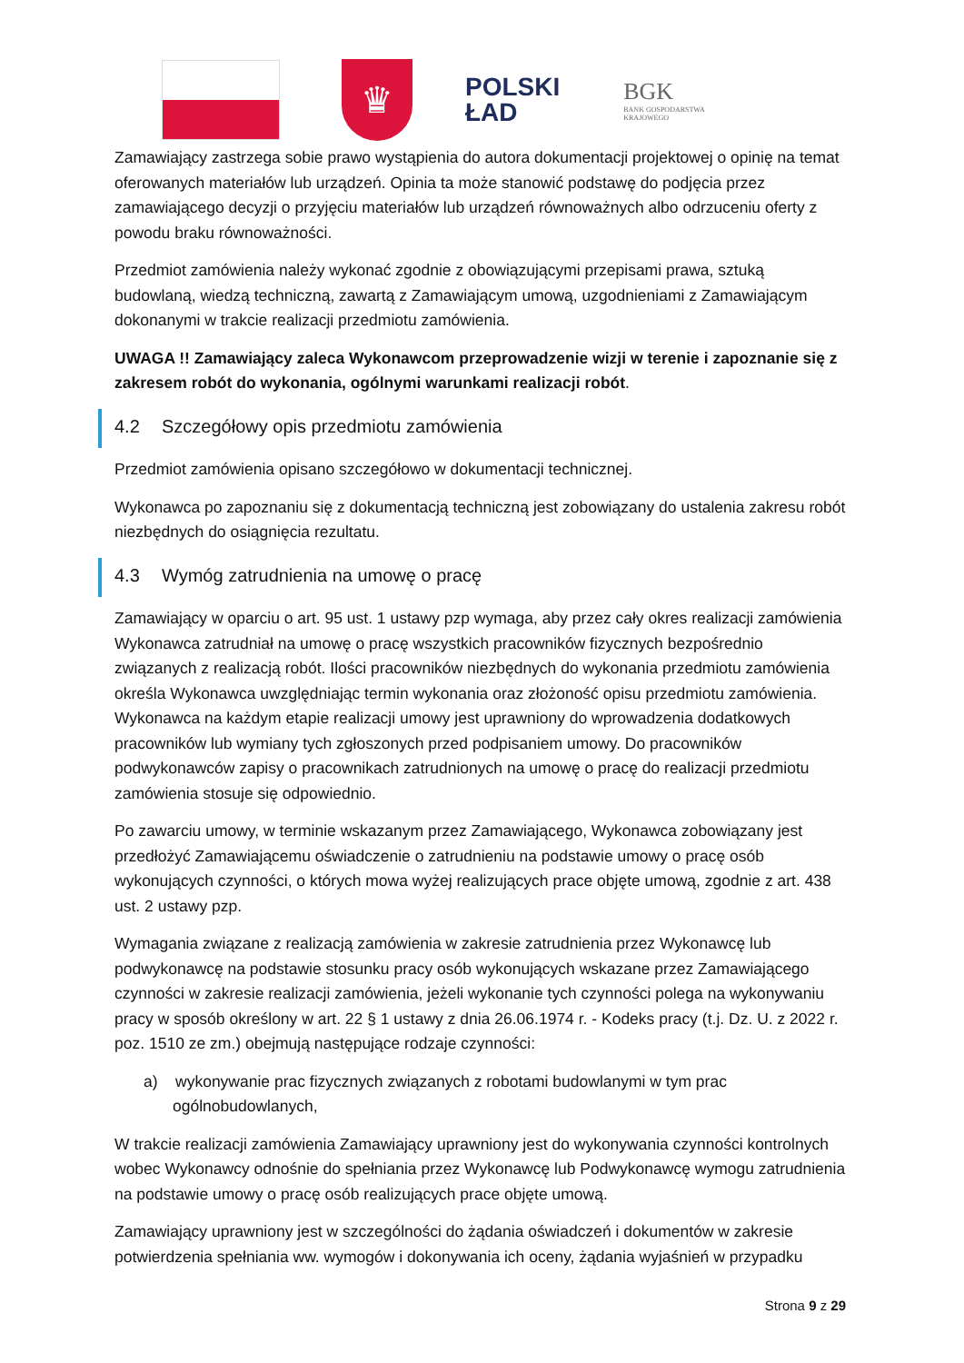♛
POLSKI
ŁAD
BGK
BANK GOSPODARSTWA
KRAJOWEGO
Zamawiający zastrzega sobie prawo wystąpienia do autora dokumentacji projektowej o opinię na temat oferowanych materiałów lub urządzeń. Opinia ta może stanowić podstawę do podjęcia przez zamawiającego decyzji o przyjęciu materiałów lub urządzeń równoważnych albo odrzuceniu oferty z powodu braku równoważności.
Przedmiot zamówienia należy wykonać zgodnie z obowiązującymi przepisami prawa, sztuką budowlaną, wiedzą techniczną, zawartą z Zamawiającym umową, uzgodnieniami z Zamawiającym dokonanymi w trakcie realizacji przedmiotu zamówienia.
UWAGA !! Zamawiający zaleca Wykonawcom przeprowadzenie wizji w terenie i zapoznanie się z zakresem robót do wykonania, ogólnymi warunkami realizacji robót.
4.2 Szczegółowy opis przedmiotu zamówienia
Przedmiot zamówienia opisano szczegółowo w dokumentacji technicznej.
Wykonawca po zapoznaniu się z dokumentacją techniczną jest zobowiązany do ustalenia zakresu robót niezbędnych do osiągnięcia rezultatu.
4.3 Wymóg zatrudnienia na umowę o pracę
Zamawiający w oparciu o art. 95 ust. 1 ustawy pzp wymaga, aby przez cały okres realizacji zamówienia Wykonawca zatrudniał na umowę o pracę wszystkich pracowników fizycznych bezpośrednio związanych z realizacją robót. Ilości pracowników niezbędnych do wykonania przedmiotu zamówienia określa Wykonawca uwzględniając termin wykonania oraz złożoność opisu przedmiotu zamówienia. Wykonawca na każdym etapie realizacji umowy jest uprawniony do wprowadzenia dodatkowych pracowników lub wymiany tych zgłoszonych przed podpisaniem umowy. Do pracowników podwykonawców zapisy o pracownikach zatrudnionych na umowę o pracę do realizacji przedmiotu zamówienia stosuje się odpowiednio.
Po zawarciu umowy, w terminie wskazanym przez Zamawiającego, Wykonawca zobowiązany jest przedłożyć Zamawiającemu oświadczenie o zatrudnieniu na podstawie umowy o pracę osób wykonujących czynności, o których mowa wyżej realizujących prace objęte umową, zgodnie z art. 438 ust. 2 ustawy pzp.
Wymagania związane z realizacją zamówienia w zakresie zatrudnienia przez Wykonawcę lub podwykonawcę na podstawie stosunku pracy osób wykonujących wskazane przez Zamawiającego czynności w zakresie realizacji zamówienia, jeżeli wykonanie tych czynności polega na wykonywaniu pracy w sposób określony w art. 22 § 1 ustawy z dnia 26.06.1974 r. - Kodeks pracy (t.j. Dz. U. z 2022 r. poz. 1510 ze zm.) obejmują następujące rodzaje czynności:
a) wykonywanie prac fizycznych związanych z robotami budowlanymi w tym prac ogólnobudowlanych,
W trakcie realizacji zamówienia Zamawiający uprawniony jest do wykonywania czynności kontrolnych wobec Wykonawcy odnośnie do spełniania przez Wykonawcę lub Podwykonawcę wymogu zatrudnienia na podstawie umowy o pracę osób realizujących prace objęte umową.
Zamawiający uprawniony jest w szczególności do żądania oświadczeń i dokumentów w zakresie potwierdzenia spełniania ww. wymogów i dokonywania ich oceny, żądania wyjaśnień w przypadku
Strona 9 z 29